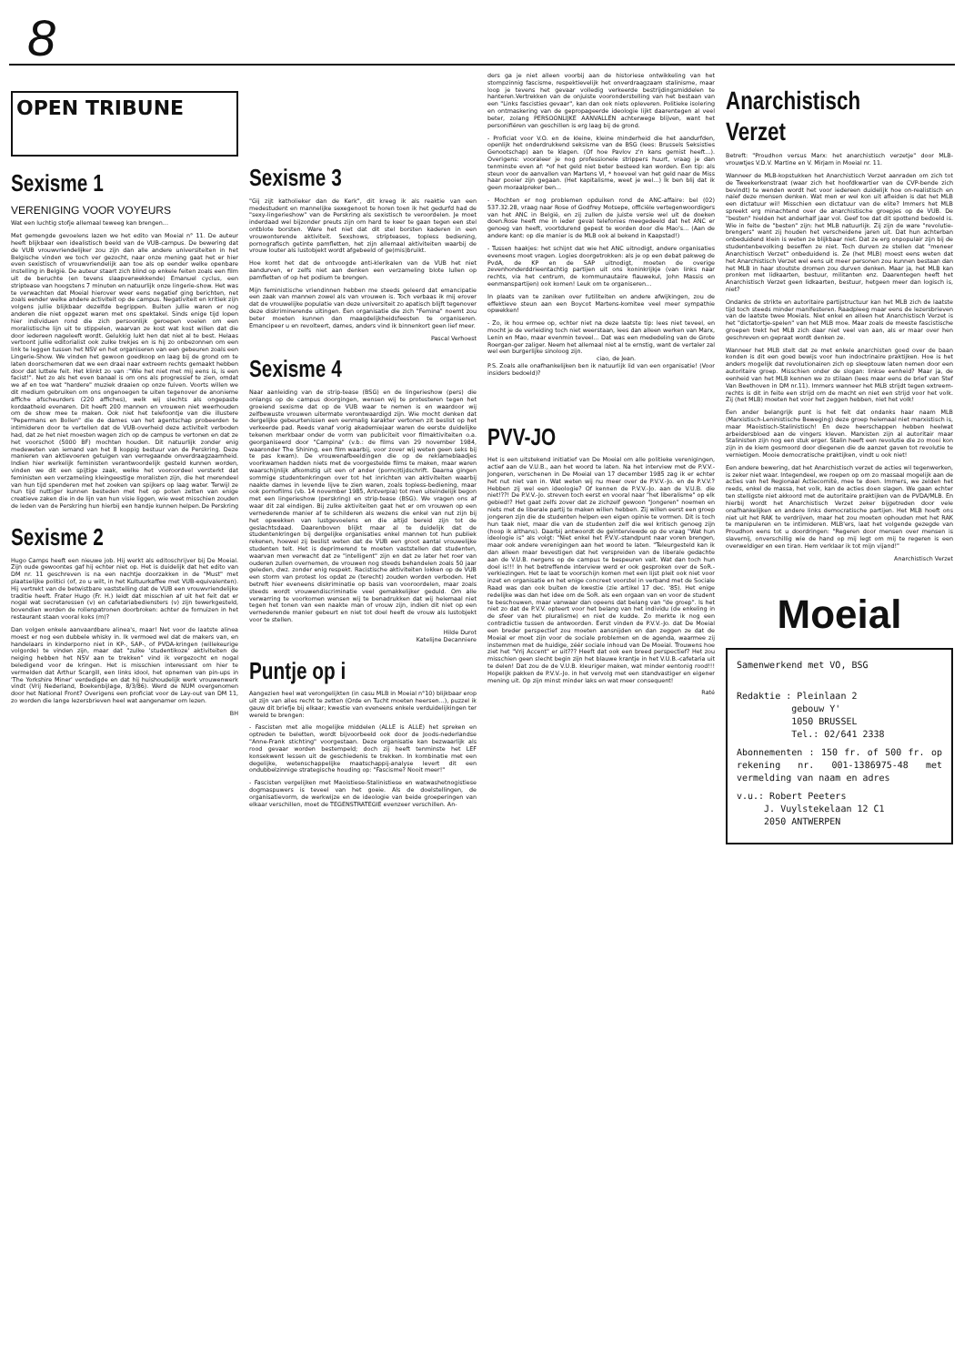8
OPEN TRIBUNE
Sexisme 1
VERENIGING VOOR VOYEURS
Wat een luchtig stofje allemaal teweeg kan brengen...
Met gemengde gevoelens lazen we het edito van Moeial n° 11. De auteur heeft blijkbaar een idealistisch beeld van de VUB-campus. De bewering dat de VUB vrouwvriendelijker zou zijn dan alle andere universiteiten in het Belgische vinden we toch ver gezocht, naar onze mening gaat het er hier even sexistisch of vrouwvriendelijk aan toe als op eender welke openbare instelling in België. De auteur staart zich blind op enkele feiten zoals een film uit de beruchte (en tevens slaapverwekkende) Emanuel cyclus, een striptease van hoogstens 7 minuten en natuurlijk onze lingerie-show. Het was te verwachten dat Moeial hierover weer eens negatief ging berichten, net zoals eender welke andere activiteit op de campus. Negativiteit en kritiek zijn volgens jullie blijkbaar dezelfde begrippen. Buiten jullie waren er nog anderen die niet opgezet waren met ons spektakel. Sinds enige tijd lopen hier individuen rond die zich persoonlijk geroepen voelen om een moralistische lijn uit te stippelen, waarvan ze kost wat kost willen dat die door iedereen nageleeft wordt. Gelukkig lukt hen dat niet al te best. Helaas vertoont jullie editorialist ook zulke trekjes en is hij zo onbezonnen om een link te leggen tussen het NSV en het organiseren van een gebeuren zoals een Lingerie-Show. We vinden het gewoon goedkoop en laag bij de grond om te laten doorschemeren dat we een draai naar extreem rechts gemaakt hebben door dat luttele feit. Het klinkt zo van :"Wie het niet met mij eens is, is een facist!". Net zo als het even banaal is om ons als progressief te zien, omdat we af en toe wat "hardere" muziek draaien op onze fuiven. Voorts willen we dit medium gebruiken om ons ongenoegen te uiten tegenover de anonieme affiche afscheurders (220 affiches), welk wij slechts als ongepaste kordaatheid evenaren. Dit heeft 200 mannen en vrouwen niet weerhouden om de show mee te maken. Ook niet het telefoontje van die illustere "Pepermans en Bollen" die de dames van het agentschap probeerden te intimideren door te vertellen dat de VUB-overheid deze activiteit verboden had, dat ze het niet moesten wagen zich op de campus te vertonen en dat ze het voorschot (5000 BF) mochten houden. Dit natuurlijk zonder enig medeweten van iemand van het 8 koppig bestuur van de Perskring. Deze manieren van aktievoeren getuigen van verregaande onverdraagzaamheid. Indien hier werkelijk feministen verantwoordelijk gesteld kunnen worden, vinden we dit een spijtige zaak, welke het vooroordeel versterkt dat feministen een verzameling kleingeestige moralisten zijn, die het merendeel van hun tijd spenderen met het zoeken van spijkers op laag water. Terwijl ze hun tijd nuttiger kunnen besteden met het op poten zetten van enige creatieve zaken die in de lijn van hun visie liggen, wie weet misschien zouden de leden van de Perskring hun hierbij een handje kunnen helpen. De Perskring
Sexisme 2
Hugo Camps heeft een nieuwe job. Hij werkt als editoschrijver bij De Moeial. Zijn oude gewoontes gaf hij echter niet op. Het is duidelijk dat het edito van DM nr. 11 geschreven is na een nachtje doorzakken in de "Must" met plaatselijke politici (of, zo u wilt, in het Kultuurkaffee met VUB-equivalenten). Hij vertrekt van de betwistbare vaststelling dat de VUB een vrouwvriendelijke traditie heeft. Frater Hugo (Fr. H.) leidt dat misschien af uit het feit dat er nogal wat secretaressen (v) en cafetariabediensters (v) zijn tewerkgesteld, bovendien worden de rollenpatronen doorbroken: achter de fornuizen in het restaurant staan vooral koks (m)?
Dan volgen enkele aanvaardbare alinea's, maar! Net voor de laatste alinea moest er nog een dubbele whisky in. Ik vermoed wel dat de makers van, en handelaars in kinderporno niet in KP-, SAP-, of PVDA-kringen (willekeurige volgorde) te vinden zijn, maar dat "zulke 'studentikoze' aktiviteiten de neiging hebben het NSV aan te trekken" vind ik vergezocht en nogal beledigend voor de kringen. Het is misschien interessant om hier te vermelden dat Arthur Scargill, een links idool, het opnemen van pin-ups in 'The Yorkshire Miner' verdedigde en dat hij huishoudelijk werk vrouwenwerk vindt (Vrij Nederland, Boekenbijlage, 8/3/86). Werd de NUM overgenomen door het National Front? Overigens een proficiat voor de Lay-out van DM 11, zo worden die lange lezersbrieven heel wat aangenamer om lezen.
BH
Sexisme 3
"Gij zijt katholieker dan de Kerk", dit kreeg ik als reaktie van een medestudent en mannelijke sexegenoot te horen toen ik het gedurfd had de "sexy-lingerieshow" van de Perskring als sexistisch te veroordelen. Je moet inderdaad wel bijzonder preuts zijn om hard te keer te gaan tegen een stel ontblote borsten. Ware het niet dat dit stel borsten kaderen in een vrouwonterende aktiviteit. Sexshows, stripteases, topless bediening, pornografisch getinte pamfletten, het zijn allemaal aktiviteiten waarbij de vrouw louter als lustobjekt wordt afgebeeld of ge(mis)bruikt.
Hoe komt het dat de ontvoogde anti-klerikalen van de VUB het niet aandurven, er zelfs niet aan denken een verzameling blote lullen op pamfletten of op het podium te brengen.
Mijn feministische vriendinnen hebben me steeds geleerd dat emancipatie een zaak van mannen zowel als van vrouwen is. Toch verbaas ik mij erover dat de vrouwelijke populatie van deze universiteit zo apatisch blijft tegenover deze diskriminerende uitingen. Een organisatie die zich "Femina" noemt zou beter moeten kunnen dan maagdelijkheidsfeesten te organiseren. Emancipeer u en revolteert, dames, anders vind ik binnenkort geen lief meer.
Pascal Verhoest
Sexisme 4
Naar aanleiding van de strip-tease (BSG) en de lingerieshow (pers) die onlangs op de campus doorgingen, wensen wij te protesteren tegen het groeiend sexisme dat op de VUB waar te nemen is en waardoor wij zelfbewuste vrouwen uitermate verontwaardigd zijn. Wie mocht denken dat dergelijke gebeurtenissen een eenmalig karakter vertonen zit beslist op het verkeerde pad. Reeds vanaf vorig akademiejaar waren de eerste duidelijke tekenen merkbaar onder de vorm van publiciteit voor filmaktiviteiten o.a. georganiseerd door "Campina" (v.b.: de films van 29 november 1984, waaronder The Shining, een film waarbij, voor zover wij weten geen seks bij te pas kwam). De vrouwenafbeeldingen die op de reklameblaadjes voorkwamen hadden niets met de voorgestelde films te maken, maar waren waarschijnlijk afkomstig uit een of ander (porno)tijdschrift. Daarna gingen sommige studentenkringen over tot het inrichten van aktiviteiten waarbij naakte dames in levende lijve te zien waren, zoals topless-bediening, maar ook pornofilms (vb. 14 november 1985, Antverpia) tot men uiteindelijk begon met een lingerieshow (perskring) en strip-tease (BSG). We vragen ons af waar dit zal eindigen. Bij zulke aktiviteiten gaat het er om vrouwen op een vernederende manier af te schilderen als wezens die enkel van nut zijn bij het opwekken van lustgevoelens en die altijd bereid zijn tot de geslachtsdaad. Daarenboven blijkt maar al te duidelijk dat de studentenkringen bij dergelijke organisaties enkel mannen tot hun publiek rekenen, hoewel zij beslist weten dat de VUB een groot aantal vrouwelijke studenten telt. Het is deprimerend te moeten vaststellen dat studenten, waarvan men verwacht dat ze "intelligent" zijn en dat ze later het roer van ouderen zullen overnemen, de vrouwen nog steeds behandelen zoals 50 jaar geleden, dwz. zonder enig respekt. Racistische aktiviteiten lokken op de VUB een storm van protest los opdat ze (terecht) zouden worden verboden. Het betreft hier eveneens diskriminatie op basis van vooroordelen, maar zoals steeds wordt vrouwendiscriminatie veel gemakkelijker geduld. Om alle verwarring te voorkomen wensen wij te benadrukken dat wij helemaal niet tegen het tonen van een naakte man of vrouw zijn, indien dit niet op een vernederende manier gebeurt en niet tot doel heeft de vrouw als lustobjekt voor te stellen.
Hilde Durot
Katelijne Decanniere
Puntje op i
Aangezien heel wat verongelijkten (in casu MLB in Moeial n°10) blijkbaar erop uit zijn van alles recht te zetten (Orde en Tucht moeten heersen...), puzzel ik gauw dit briefje bij elkaar; kwestie van eveneens enkele verduidelijkingen ter wereld te brengen:
- Fascisten met alle mogelijke middelen (ALLE is ALLE) het spreken en optreden te beletten, wordt bijvoorbeeld ook door de Joods-nederlandse "Anne-Frank stichting" voorgestaan. Deze organisatie kan bezwaarlijk als rood gevaar worden bestempeld; doch zij heeft tenminste het LEF konsekwent lessen uit de geschiedenis te trekken. In kombinatie met een degelijke, wetenschappelijke maatschappij-analyse levert dit een ondubbelzinnige strategische houding op: "Fascisme? Nooit meer!"
- Fascisten vergelijken met Maoistiese-Stalinistiese en watwashetnogistiese dogmaspuwers is teveel van het goeie. Als de doelstellingen, de organisatievorm, de werkwijze en de ideologie van beide groeperingen van elkaar verschillen, moet de TEGENSTRATEGIE evenzeer verschillen. An-
ders ga je niet alleen voorbij aan de historiese ontwikkeling van het stompzinnig fascisme, respektievelijk het onverdraagzaam stalinisme, maar loop je tevens het gevaar volledig verkeerde bestrijdingsmiddelen te hanteren.Vertrekken van de onjuiste vooronderstelling van het bestaan van een "Links fascisties gevaar", kan dan ook niets opleveren. Politieke isolering en ontmaskering van de gepropageerde ideologie lijkt daarentegen al veel beter, zolang PERSOONLIJKE AANVALLEN achterwege blijven, want het personifiëren van geschillen is erg laag bij de grond.
- Proficiat voor V.O. en de kleine, kleine minderheid die het aandurfden, openlijk het onderdrukkend seksisme van de BSG (lees: Brussels Seksisties Genootschap) aan te klagen. (Of hoe Pavlov z'n kans gemist heeft...). Overigens: vooraleer je nog professionele strippers huurt, vraag je dan tenminste even af: *of het geld niet beter besteed kan worden. Een tip: als steun voor de aanvallen van Martens VI, * hoeveel van het geld naar de Miss haar pooier zijn gegaan. (Het kapitalisme, weet je wel...) Ik ben blij dat ik geen moraalpreker ben...
- Mochten er nog problemen opduiken rond de ANC-affaire: bel (02) 537.32.28, vraag naar Rose of Godfrey Motsepe, officiële vertegenwoordigers van het ANC in België, en zij zullen de juiste versie wel uit de doeken doen.Rose heeft me in ieder geval telefonies meegedeeld dat het ANC er genoeg van heeft, voortdurend gepest te worden door die Mao's... (Aan de andere kant: op die manier is de MLB ook al bekend in Kaapstad!)
- Tussen haakjes: het schijnt dat wie het ANC uitnodigt, andere organisaties eveneens moet vragen. Logies doorgetrokken: als je op een debat pakweg de PvdA, de KP en de SAP uitnodigt, moeten de overige zevenhonderddrieentachtig partijen uit ons koninkrijkje (van links naar rechts, via het centrum, de kommunautaire flauwekul, John Massis en eenmanspartijen) ook komen! Leuk om te organiseren...
In plaats van te zaniken over futiliteiten en andere afwijkingen, zou de effektieve steun aan een Boycot Martens-komitee veel meer sympathie opwekken!
- Zo, ik hou ermee op, echter niet na deze laatste tip: lees niet teveel, en mocht je de verleiding toch niet weerstaan, lees dan alleen werken van Marx, Lenin en Mao, maar evenmin teveel... Dat was een mededeling van de Grote Roergan-ger zaliger. Neem het allemaal niet al te ernstig, want de vertaler zal wel een burgerlijke sinoloog zijn.
ciao, de Jean.
P.S. Zoals alle onafhankelijken ben ik natuurlijk lid van een organisatie! (Voor insiders bedoeld)?
PVV-JO
Het is een uitstekend initiatief van De Moeial om alle politieke verenigingen, actief aan de V.U.B., aan het woord te laten. Na het interview met de P.V.V.-Jongeren, verschenen in De Moeial van 17 december 1985 zag ik er echter het nut niet van in. Wat weten wij nu meer over de P.V.V.-Jo. en de P.V.V.? Hebben zij wel een ideologie? Of kennen de P.V.V.-Jo. aan de V.U.B. die niet!??! De P.V.V.-Jo. streven toch eerst en vooral naar "het liberalisme" op elk gebied!? Het gaat zelfs zover dat ze zichzelf gewoon "Jongeren" noemen en niets met de liberale partij te maken willen hebben. Zij willen eerst een groep jongeren zijn die de studenten helpen een eigen opinie te vormen. Dit is toch hun taak niet, maar die van de studenten zelf die wel kritisch genoeg zijn (hoop ik althans). Daarbij antwoordt de geïnterviewde op de vraag "Wat hun ideologie is" als volgt: "Niet enkel het P.V.V.-standpunt naar voren brengen, maar ook andere verenigingen aan het woord te laten. "Teleurgesteld kan ik dan alleen maar bevestigen dat het verspreiden van de liberale gedachte aan de V.U.B. nergens op de campus te bespeuren valt. Wat dan toch hun doel is!!! In het betreffende interview werd er ook gesproken over de SoR.-verkiezingen. Het te laat te voorschijn komen met een lijst pleit ook niet voor inzet en organisatie en het enige concreet voorstel in verband met de Sociale Raad was dan ook buiten de kwestie (zie artikel 17 dec. '85). Het enige redelijke was dan het idee om de SoR. als een orgaan van en voor de student te beschouwen, maar vanwaar dan opeens dat belang van "de groep". Is het niet zo dat de P.V.V. opteert voor het belang van het individu (de enkeling in de sfeer van het pluralisme) en niet de kudde. Zo merkte ik nog een contradictie tussen de antwoorden. Eerst vinden de P.V.V.-Jo. dat De Moeial een breder perspectief zou moeten aansnijden en dan zeggen ze dat de Moeial er moet zijn voor de sociale problemen en de agenda, waarmee zij instemmen met de huidige, zéér sociale inhoud van De Moeial. Trouwens hoe ziet het "Vrij Accent" er uit??? Heeft dat ook een breed perspectief? Het zou misschien geen slecht begin zijn het blauwe krantje in het V.U.B.-cafetaria uit te delen! Dat zou de de V.U.B. kleuriger maken, wat minder eentonig rood!!! Hopelijk pakken de P.V.V.-Jo. in het vervolg met een standvastiger en eigener mening uit. Op zijn minst minder laks en wat meer consequent!
Raté
Anarchistisch Verzet
Betreft: "Proudhon versus Marx: het anarchistisch verzetje" door MLB-vrouwtjes V.D.V. Martine en V. Mirjam in Moeial nr. 11.
Wanneer de MLB-kopstukken het Anarchistisch Verzet aanraden om zich tot de Tweekerkenstraat (waar zich het hoofdkwartier van de CVP-bende zich bevindt) te wenden wordt het voor iedereen duidelijk hoe on-realistisch en naïef deze mensen denken. Wat men er wel kon uit afleiden is dat het MLB een dictatuur wil! Misschien een dictatuur van de elite? Immers het MLB spreekt erg minachtend over de anarchistische groepjes op de VUB. De "besten" hielden het anderhalf jaar vol. Geef toe dat dit spottend bedoeld is. Wie in feite de "besten" zijn: het MLB natuurlijk. Zij zijn de ware "revolutie-brengers" want zij houden het verscheidene jaren uit. Dat hun achterban onbeduidend klein is weten ze blijkbaar niet. Dat ze erg onpopulair zijn bij de studentenbevolking beseffen ze niet. Toch durven ze stellen dat "meneer Anarchistisch Verzet" onbeduidend is. Ze (het MLB) moest eens weten dat het Anarchistisch Verzet wel eens uit meer personen zou kunnen bestaan dan het MLB in haar stoutste dromen zou durven denken. Maar ja, het MLB kan pronken met lidkaarten, bestuur, militanten enz. Daarentegen heeft het Anarchistisch Verzet geen lidkaarten, bestuur, hetgeen meer dan logisch is, niet?
Ondanks de strikte en autoritaire partijstructuur kan het MLB zich de laatste tijd toch steeds minder manifesteren. Raadpleeg maar eens de lezersbrieven van de laatste twee Moeials. Niet enkel en alleen het Anarchistisch Verzet is het "dictatortje-spelen" van het MLB moe. Maar zoals de meeste fascistische groepen trekt het MLB zich daar niet veel van aan, als er maar over hen geschreven en gepraat wordt denken ze.
Wanneer het MLB stelt dat ze met enkele anarchisten goed over de baan konden is dit een goed bewijs voor hun indoctrinaire praktijken. Hoe is het anders mogelijk dat revolutionairen zich op sleeptouw laten nemen door een autoritaire groep. Misschien onder de slogan: linkse eenheid? Maar ja, de eenheid van het MLB kennen we zo stilaan (lees maar eens de brief van Stef Van Beethoven in DM nr.11). Immers wanneer het MLB strijdt tegen extreem-rechts is dit in feite een strijd om de macht en niet een strijd voor het volk. Zij (het MLB) moeten het voor het zeggen hebben, niet het volk!
Een ander belangrijk punt is het feit dat ondanks haar naam MLB (Marxistisch-Leninistische Beweging) deze groep helemaal niet marxistisch is, maar Maoistisch-Stalinistisch! En deze heerschappen hebben heelwat arbeidersbloed aan de vingers kleven. Marxisten zijn al autoritair maar Stalinisten zijn nog een stuk erger. Stalin heeft een revolutie die zo mooi kon zijn in de kiem gesmoord door diegenen die de aanzet gaven tot revolutie te vernietigen. Mooie democratische praktijken, vindt u ook niet!
Een andere bewering, dat het Anarchistisch verzet de acties wil tegenwerken, is zeker niet waar. Integendeel, we roepen op om zo massaal mogelijk aan de acties van het Regionaal Actiecomité, mee te doen. Immers, we zelden het reeds, enkel de massa, het volk, kan de acties doen slagen. We gaan echter ten stelligste niet akkoord met de autoritaire praktijken van de PVDA/MLB. En hierbij wordt het Anarchistisch Verzet zeker bijgetreden door vele onafhankelijken en andere links democratische partijen. Het MLB hoeft ons niet uit het RAK te verdrijven, maar het zou moeten ophouden met het RAK te manipuleren en te intimideren. MLB'ers, laat het volgende gezegde van Proudhon eens tot u doordringen: "Regeren door mensen over mensen is slavernij, onverschillig wie de hand op mij legt om mij te regeren is een overweldiger en een tiran. Hem verklaar ik tot mijn vijand!"
Anarchistisch Verzet
Moeial
Samenwerkend met VO, BSG
Redaktie : Pleinlaan 2
gebouw Y'
1050 BRUSSEL
Tel.: 02/641 2338
Abonnementen : 150 fr. of 500 fr. op rekening nr. 001-1386975-48 met vermelding van naam en adres
v.u.: Robert Peeters
J. Vuylstekelaan 12 C1
2050 ANTWERPEN